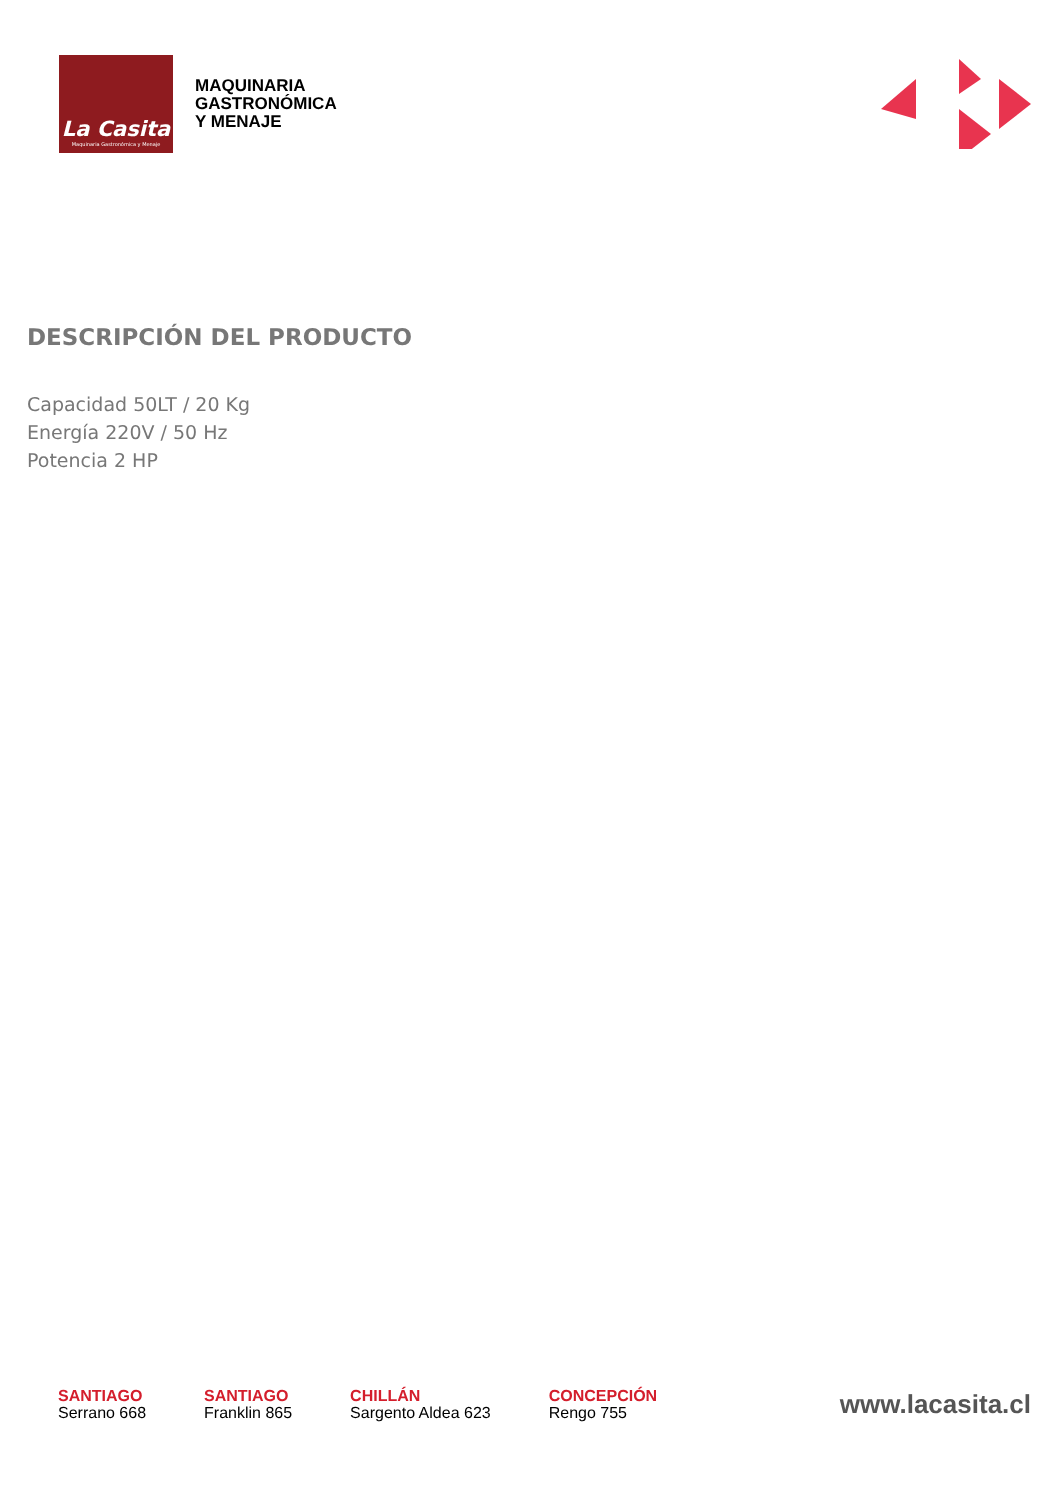La Casita
Maquinaria Gastronómica y Menaje
MAQUINARIA
GASTRONÓMICA
Y MENAJE
DESCRIPCIÓN DEL PRODUCTO
Capacidad 50LT / 20 Kg
Energía 220V / 50 Hz
Potencia 2 HP
SANTIAGO
Serrano 668
SANTIAGO
Franklin 865
CHILLÁN
Sargento Aldea 623
CONCEPCIÓN
Rengo 755
www.lacasita.cl